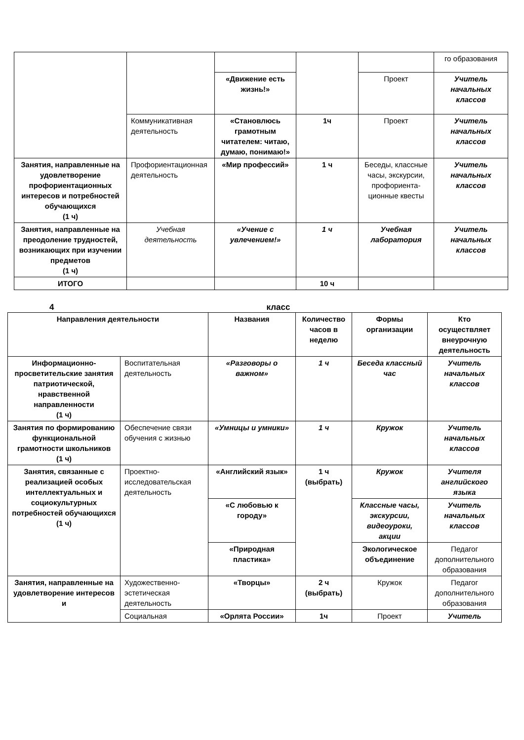| | | | | | го образования |
| | | «Движение есть жизнь!» | | Проект | Учитель начальных классов |
| | Коммуникативная деятельность | «Становлюсь грамотным читателем: читаю, думаю, понимаю!» | 1ч | Проект | Учитель начальных классов |
| Занятия, направленные на удовлетворение профориентационных интересов и потребностей обучающихся (1 ч) | Профориентационная деятельность | «Мир профессий» | 1 ч | Беседы, классные часы, экскурсии, профориента-ционные квесты | Учитель начальных классов |
| Занятия, направленные на преодоление трудностей, возникающих при изучении предметов (1 ч) | Учебная деятельность | «Учение с увлечением!» | 1 ч | Учебная лаборатория | Учитель начальных классов |
| ИТОГО | | | 10 ч | | |
4 класс
| Направления деятельности | | Названия | Количество часов в неделю | Формы организации | Кто осуществляет внеурочную деятельность |
| --- | --- | --- | --- | --- | --- |
| Информационно-просветительские занятия патриотической, нравственной направленности (1 ч) | Воспитательная деятельность | «Разговоры о важном» | 1 ч | Беседа классный час | Учитель начальных классов |
| Занятия по формированию функциональной грамотности школьников (1 ч) | Обеспечение связи обучения с жизнью | «Умницы и умники» | 1 ч | Кружок | Учитель начальных классов |
| Занятия, связанные с реализацией особых интеллектуальных и социокультурных потребностей обучающихся (1 ч) | Проектно-исследовательская деятельность | «Английский язык» | 1 ч (выбрать) | Кружок | Учителя английского языка |
| | | «С любовью к городу» | | Классные часы, экскурсии, видеоуроки, акции | Учитель начальных классов |
| | | «Природная пластика» | | Экологическое объединение | Педагог дополнительного образования |
| Занятия, направленные на удовлетворение интересов и | Художественно-эстетическая деятельность | «Творцы» | 2 ч (выбрать) | Кружок | Педагог дополнительного образования |
| | Социальная | «Орлята России» | 1ч | Проект | Учитель |